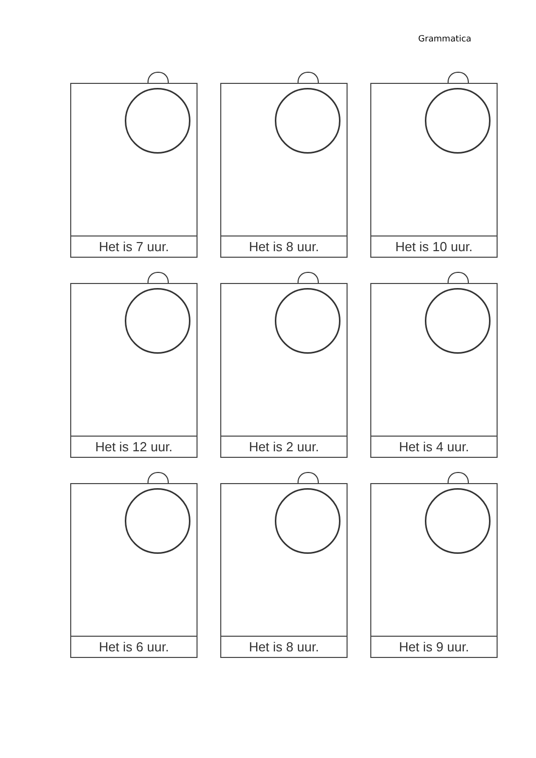Grammatica
Het is 7 uur.
Het is 8 uur.
Het is 10 uur.
Het is 12 uur.
Het is 2 uur.
Het is 4 uur.
Het is 6 uur.
Het is 8 uur.
Het is 9 uur.